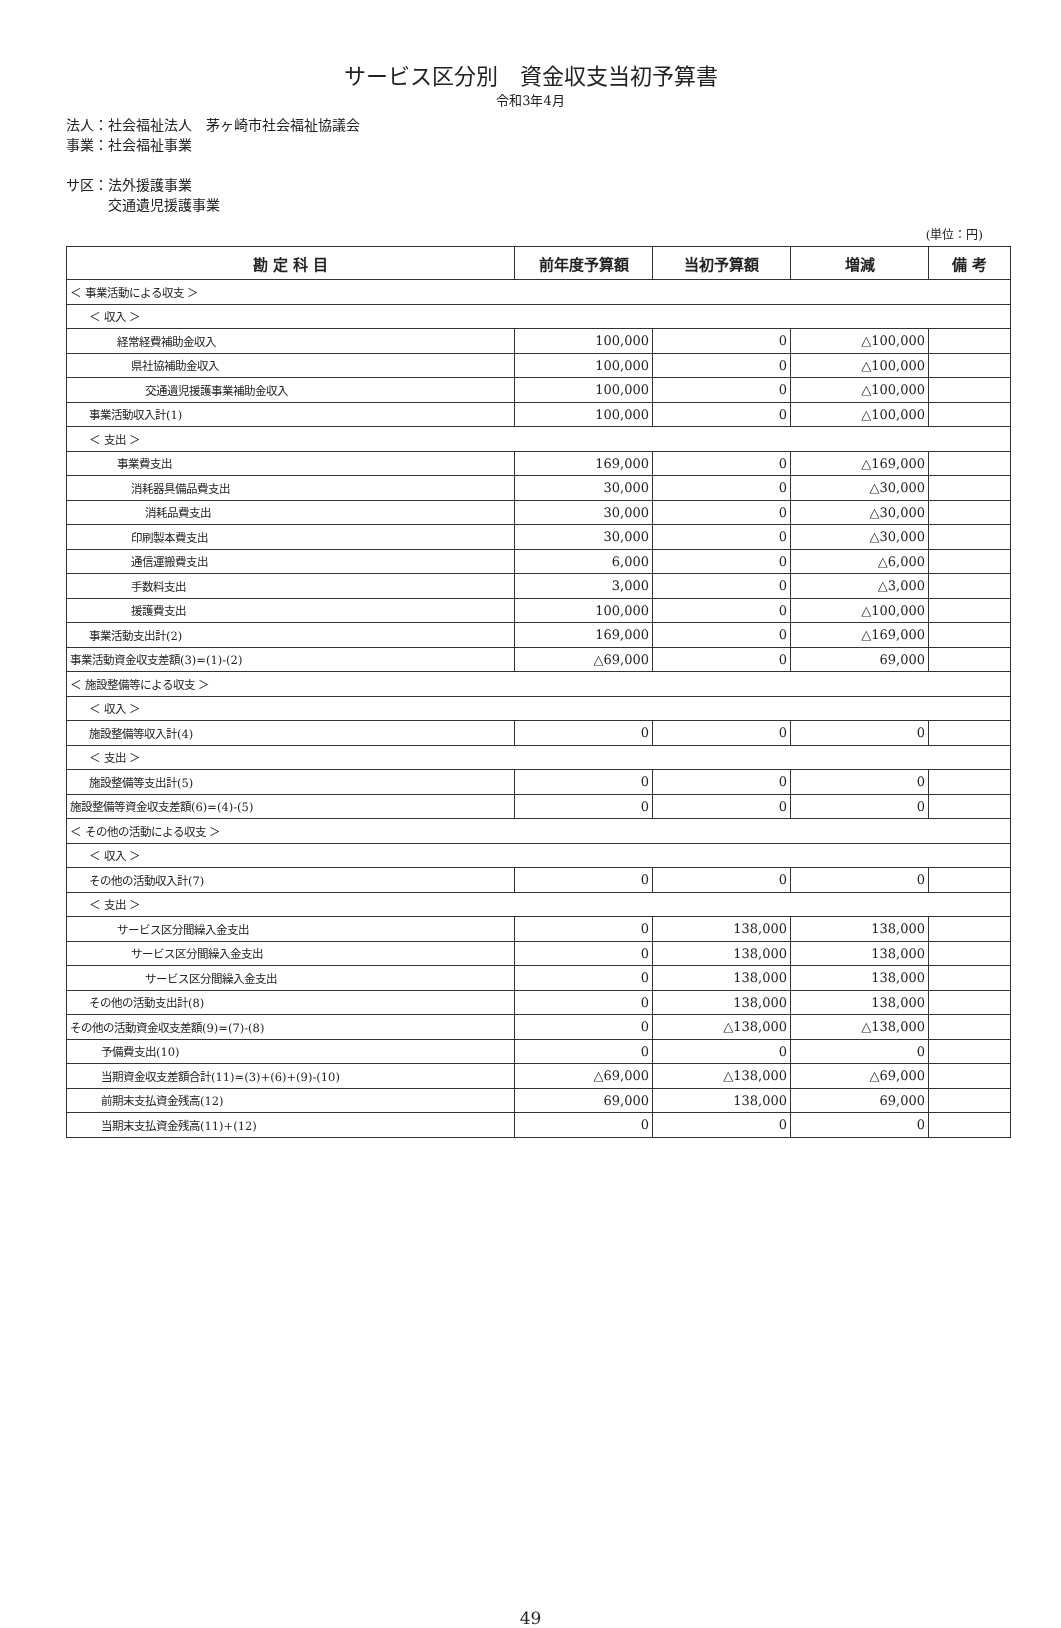サービス区分別　資金収支当初予算書
令和3年4月
法人：社会福祉法人　茅ヶ崎市社会福祉協議会
事業：社会福祉事業
サ区：法外援護事業
　　　交通遺児援護事業
(単位：円)
| 勘 定 科 目 | 前年度予算額 | 当初予算額 | 増減 | 備 考 |
| --- | --- | --- | --- | --- |
| ＜ 事業活動による収支 ＞ | | | | |
| ＜ 収入 ＞ | | | | |
| 経常経費補助金収入 | 100,000 | 0 | △100,000 | |
| 県社協補助金収入 | 100,000 | 0 | △100,000 | |
| 交通遺児援護事業補助金収入 | 100,000 | 0 | △100,000 | |
| 事業活動収入計(1) | 100,000 | 0 | △100,000 | |
| ＜ 支出 ＞ | | | | |
| 事業費支出 | 169,000 | 0 | △169,000 | |
| 消耗器具備品費支出 | 30,000 | 0 | △30,000 | |
| 消耗品費支出 | 30,000 | 0 | △30,000 | |
| 印刷製本費支出 | 30,000 | 0 | △30,000 | |
| 通信運搬費支出 | 6,000 | 0 | △6,000 | |
| 手数料支出 | 3,000 | 0 | △3,000 | |
| 援護費支出 | 100,000 | 0 | △100,000 | |
| 事業活動支出計(2) | 169,000 | 0 | △169,000 | |
| 事業活動資金収支差額(3)=(1)-(2) | △69,000 | 0 | 69,000 | |
| ＜ 施設整備等による収支 ＞ | | | | |
| ＜ 収入 ＞ | | | | |
| 施設整備等収入計(4) | 0 | 0 | 0 | |
| ＜ 支出 ＞ | | | | |
| 施設整備等支出計(5) | 0 | 0 | 0 | |
| 施設整備等資金収支差額(6)=(4)-(5) | 0 | 0 | 0 | |
| ＜ その他の活動による収支 ＞ | | | | |
| ＜ 収入 ＞ | | | | |
| その他の活動収入計(7) | 0 | 0 | 0 | |
| ＜ 支出 ＞ | | | | |
| サービス区分間繰入金支出 | 0 | 138,000 | 138,000 | |
| サービス区分間繰入金支出 | 0 | 138,000 | 138,000 | |
| サービス区分間繰入金支出 | 0 | 138,000 | 138,000 | |
| その他の活動支出計(8) | 0 | 138,000 | 138,000 | |
| その他の活動資金収支差額(9)=(7)-(8) | 0 | △138,000 | △138,000 | |
| 予備費支出(10) | 0 | 0 | 0 | |
| 当期資金収支差額合計(11)=(3)+(6)+(9)-(10) | △69,000 | △138,000 | △69,000 | |
| 前期末支払資金残高(12) | 69,000 | 138,000 | 69,000 | |
| 当期末支払資金残高(11)+(12) | 0 | 0 | 0 | |
49